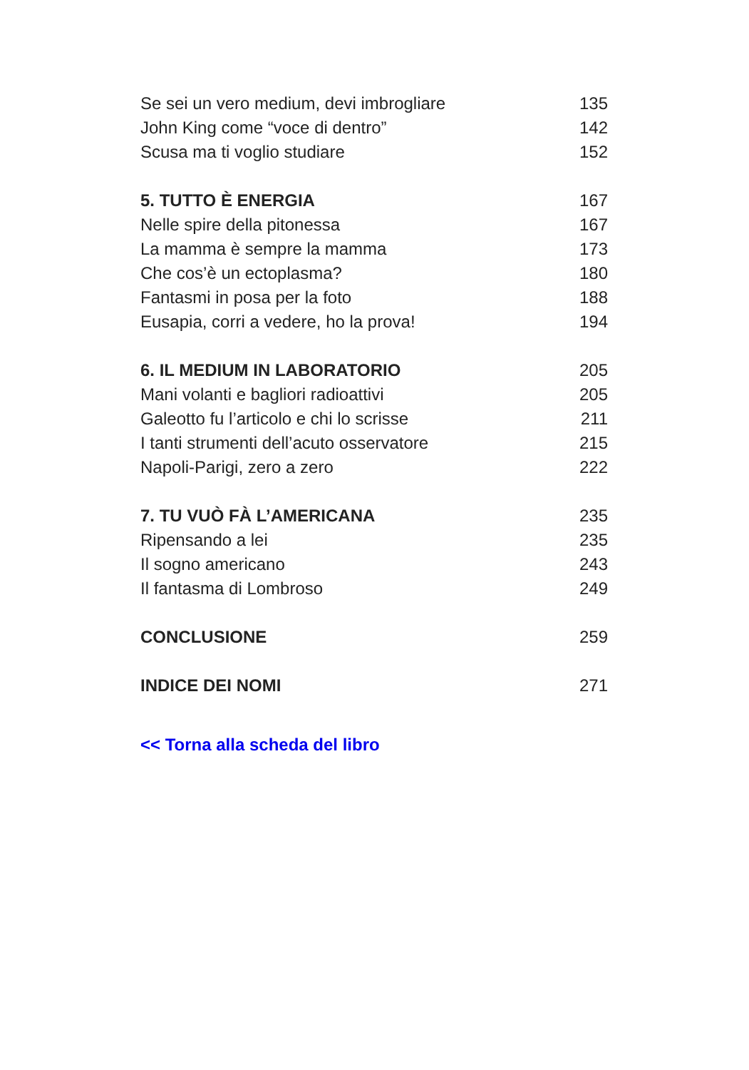Se sei un vero medium, devi imbrogliare 135
John King come “voce di dentro” 142
Scusa ma ti voglio studiare 152
5. TUTTO È ENERGIA 167
Nelle spire della pitonessa 167
La mamma è sempre la mamma 173
Che cos’è un ectoplasma? 180
Fantasmi in posa per la foto 188
Eusapia, corri a vedere, ho la prova! 194
6. IL MEDIUM IN LABORATORIO 205
Mani volanti e bagliori radioattivi 205
Galeotto fu l’articolo e chi lo scrisse 211
I tanti strumenti dell’acuto osservatore 215
Napoli-Parigi, zero a zero 222
7. TU VUÒ FÀ L’AMERICANA 235
Ripensando a lei 235
Il sogno americano 243
Il fantasma di Lombroso 249
CONCLUSIONE 259
INDICE DEI NOMI 271
<< Torna alla scheda del libro